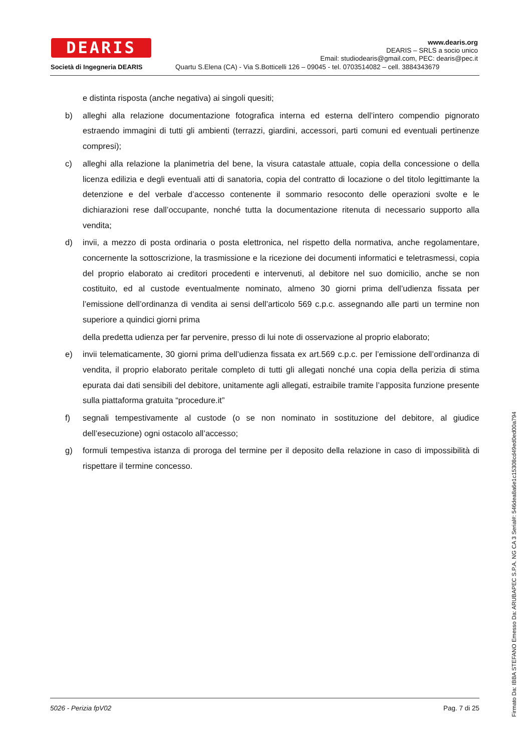DEARIS
Società di Ingegneria DEARIS
www.dearis.org
DEARIS – SRLS a socio unico
Email: studiodearis@gmail.com, PEC: dearis@pec.it
Quartu S.Elena (CA) - Via S.Botticelli 126 – 09045 - tel. 0703514082 – cell. 3884343679
e distinta risposta (anche negativa) ai singoli quesiti;
b) alleghi alla relazione documentazione fotografica interna ed esterna dell’intero compendio pignorato estraendo immagini di tutti gli ambienti (terrazzi, giardini, accessori, parti comuni ed eventuali pertinenze compresi);
c) alleghi alla relazione la planimetria del bene, la visura catastale attuale, copia della concessione o della licenza edilizia e degli eventuali atti di sanatoria, copia del contratto di locazione o del titolo legittimante la detenzione e del verbale d’accesso contenente il sommario resoconto delle operazioni svolte e le dichiarazioni rese dall’occupante, nonché tutta la documentazione ritenuta di necessario supporto alla vendita;
d) invii, a mezzo di posta ordinaria o posta elettronica, nel rispetto della normativa, anche regolamentare, concernente la sottoscrizione, la trasmissione e la ricezione dei documenti informatici e teletrasmessi, copia del proprio elaborato ai creditori procedenti e intervenuti, al debitore nel suo domicilio, anche se non costituito, ed al custode eventualmente nominato, almeno 30 giorni prima dell’udienza fissata per l’emissione dell’ordinanza di vendita ai sensi dell’articolo 569 c.p.c. assegnando alle parti un termine non superiore a quindici giorni prima
della predetta udienza per far pervenire, presso di lui note di osservazione al proprio elaborato;
e) invii telematicamente, 30 giorni prima dell’udienza fissata ex art.569 c.p.c. per l’emissione dell’ordinanza di vendita, il proprio elaborato peritale completo di tutti gli allegati nonché una copia della perizia di stima epurata dai dati sensibili del debitore, unitamente agli allegati, estraibile tramite l’apposita funzione presente sulla piattaforma gratuita “procedure.it”
f) segnali tempestivamente al custode (o se non nominato in sostituzione del debitore, al giudice dell’esecuzione) ogni ostacolo all’accesso;
g) formuli tempestiva istanza di proroga del termine per il deposito della relazione in caso di impossibilità di rispettare il termine concesso.
5026 - Perizia fpV02 Pag. 7 di 25
Firmato Da: IBBA STEFANO Emesso Da: ARUBAPEC S.P.A. NG CA 3 Serial#: 546dea8a6e1c15308cd49ed0ed00a794